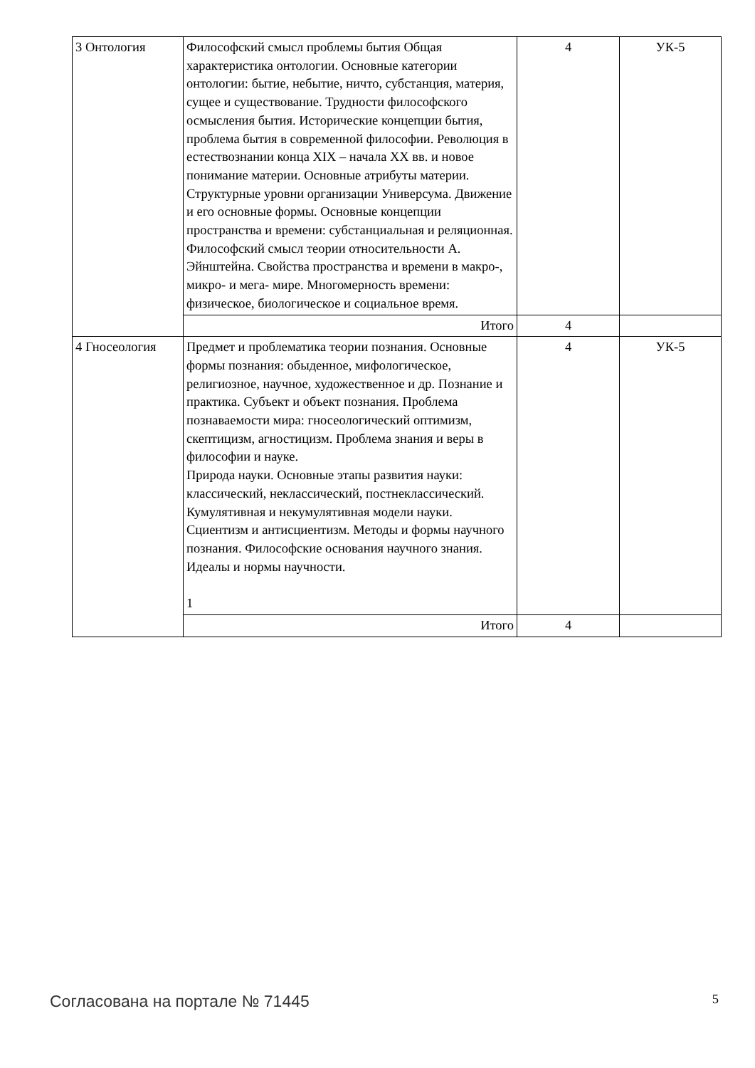| 3 Онтология | Философский смысл проблемы бытия Общая характеристика онтологии. Основные категории онтологии: бытие, небытие, ничто, субстанция, материя, сущее и существование. Трудности философского осмысления бытия. Исторические концепции бытия, проблема бытия в современной философии. Революция в естествознании конца XIX – начала XX вв. и новое понимание материи. Основные атрибуты материи. Структурные уровни организации Универсума. Движение и его основные формы. Основные концепции пространства и времени: субстанциальная и реляционная. Философский смысл теории относительности А. Эйнштейна. Свойства пространства и времени в макро-, микро- и мега- мире. Многомерность времени: физическое, биологическое и социальное время. | 4 | УК-5 |
| | Итого | 4 | |
| 4 Гносеология | Предмет и проблематика теории познания. Основные формы познания: обыденное, мифологическое, религиозное, научное, художественное и др. Познание и практика. Субъект и объект познания. Проблема познаваемости мира: гносеологический оптимизм, скептицизм, агностицизм. Проблема знания и веры в философии и науке. Природа науки. Основные этапы развития науки: классический, неклассический, постнеклассический. Кумулятивная и некумулятивная модели науки. Сциентизм и антисциентизм. Методы и формы научного познания. Философские основания научного знания. Идеалы и нормы научности. 1 | 4 | УК-5 |
| | Итого | 4 | |
Согласована на портале № 71445 5